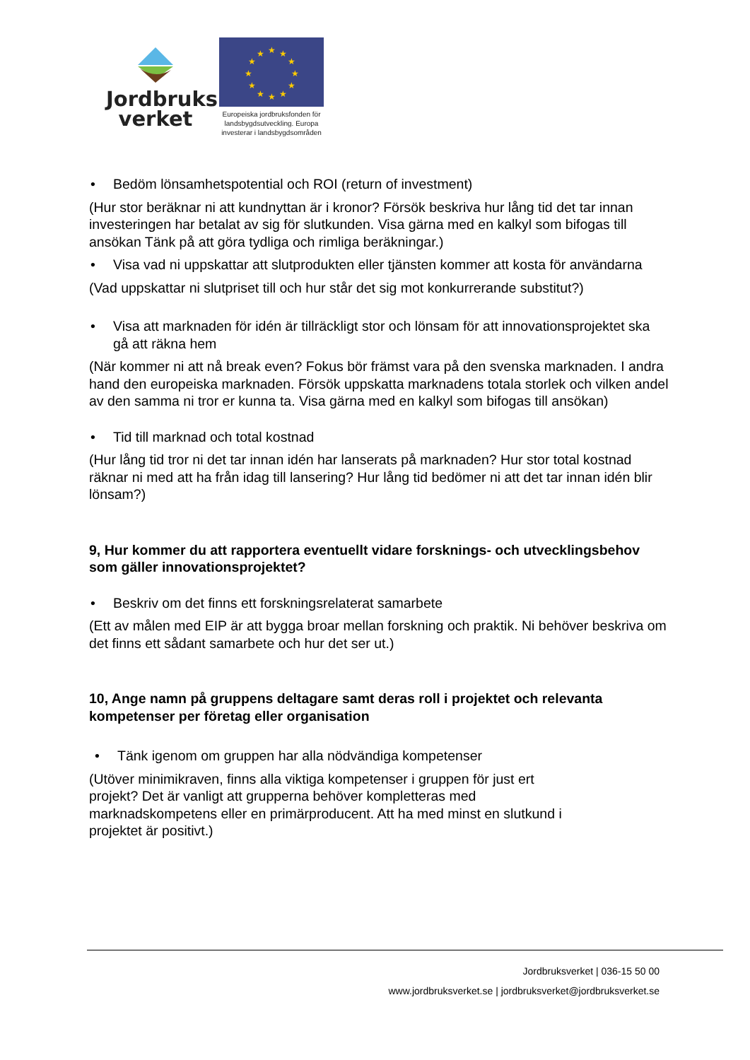Jordbruks
verket
★
★
★
★
★
★
★
★
★
★
★
★
Europeiska jordbruksfonden för landsbygdsutveckling. Europa investerar i landsbygdsområden
• Bedöm lönsamhetspotential och ROI (return of investment)
(Hur stor beräknar ni att kundnyttan är i kronor? Försök beskriva hur lång tid det tar innan investeringen har betalat av sig för slutkunden. Visa gärna med en kalkyl som bifogas till ansökan Tänk på att göra tydliga och rimliga beräkningar.)
• Visa vad ni uppskattar att slutprodukten eller tjänsten kommer att kosta för användarna
(Vad uppskattar ni slutpriset till och hur står det sig mot konkurrerande substitut?)
• Visa att marknaden för idén är tillräckligt stor och lönsam för att innovationsprojektet ska gå att räkna hem
(När kommer ni att nå break even? Fokus bör främst vara på den svenska marknaden. I andra hand den europeiska marknaden. Försök uppskatta marknadens totala storlek och vilken andel av den samma ni tror er kunna ta. Visa gärna med en kalkyl som bifogas till ansökan)
• Tid till marknad och total kostnad
(Hur lång tid tror ni det tar innan idén har lanserats på marknaden? Hur stor total kostnad räknar ni med att ha från idag till lansering? Hur lång tid bedömer ni att det tar innan idén blir lönsam?)
9, Hur kommer du att rapportera eventuellt vidare forsknings- och utvecklingsbehov som gäller innovationsprojektet?
• Beskriv om det finns ett forskningsrelaterat samarbete
(Ett av målen med EIP är att bygga broar mellan forskning och praktik. Ni behöver beskriva om det finns ett sådant samarbete och hur det ser ut.)
10, Ange namn på gruppens deltagare samt deras roll i projektet och relevanta kompetenser per företag eller organisation
• Tänk igenom om gruppen har alla nödvändiga kompetenser
(Utöver minimikraven, finns alla viktiga kompetenser i gruppen för just ert projekt? Det är vanligt att grupperna behöver kompletteras med marknadskompetens eller en primärproducent. Att ha med minst en slutkund i projektet är positivt.)
Jordbruksverket | 036-15 50 00
www.jordbruksverket.se | jordbruksverket@jordbruksverket.se